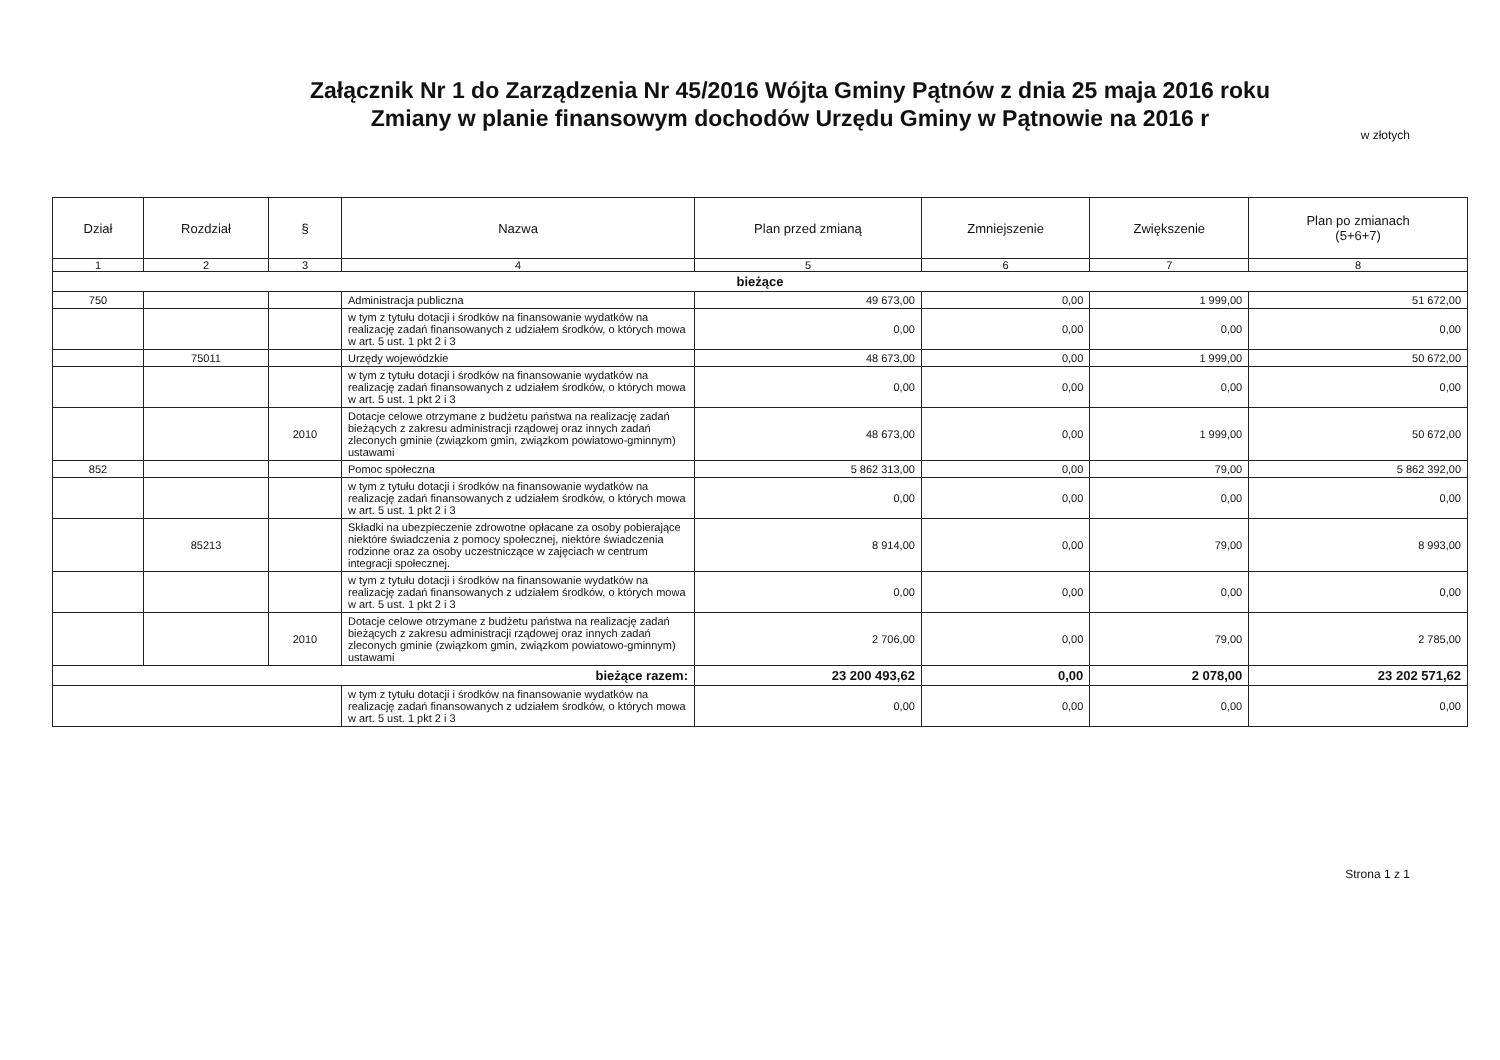Załącznik Nr 1 do Zarządzenia Nr 45/2016 Wójta Gminy Pątnów z dnia 25 maja 2016 roku
Zmiany w planie finansowym dochodów Urzędu Gminy w Pątnowie na 2016 r
w złotych
| Dział | Rozdział | § | Nazwa | Plan przed zmianą | Zmniejszenie | Zwiększenie | Plan po zmianach (5+6+7) |
| --- | --- | --- | --- | --- | --- | --- | --- |
| 1 | 2 | 3 | 4 | 5 | 6 | 7 | 8 |
| bieżące | | | | | | | |
| 750 | | | Administracja publiczna | 49 673,00 | 0,00 | 1 999,00 | 51 672,00 |
| | | | w tym z tytułu dotacji i środków na finansowanie wydatków na realizację zadań finansowanych z udziałem środków, o których mowa w art. 5 ust. 1 pkt 2 i 3 | 0,00 | 0,00 | 0,00 | 0,00 |
| | 75011 | | Urzędy wojewódzkie | 48 673,00 | 0,00 | 1 999,00 | 50 672,00 |
| | | | w tym z tytułu dotacji i środków na finansowanie wydatków na realizację zadań finansowanych z udziałem środków, o których mowa w art. 5 ust. 1 pkt 2 i 3 | 0,00 | 0,00 | 0,00 | 0,00 |
| | | 2010 | Dotacje celowe otrzymane z budżetu państwa na realizację zadań bieżących z zakresu administracji rządowej oraz innych zadań zleconych gminie (związkom gmin, związkom powiatowo-gminnym) ustawami | 48 673,00 | 0,00 | 1 999,00 | 50 672,00 |
| 852 | | | Pomoc społeczna | 5 862 313,00 | 0,00 | 79,00 | 5 862 392,00 |
| | | | w tym z tytułu dotacji i środków na finansowanie wydatków na realizację zadań finansowanych z udziałem środków, o których mowa w art. 5 ust. 1 pkt 2 i 3 | 0,00 | 0,00 | 0,00 | 0,00 |
| | 85213 | | Składki na ubezpieczenie zdrowotne opłacane za osoby pobierające niektóre świadczenia z pomocy społecznej, niektóre świadczenia rodzinne oraz za osoby uczestniczące w zajęciach w centrum integracji społecznej. | 8 914,00 | 0,00 | 79,00 | 8 993,00 |
| | | | w tym z tytułu dotacji i środków na finansowanie wydatków na realizację zadań finansowanych z udziałem środków, o których mowa w art. 5 ust. 1 pkt 2 i 3 | 0,00 | 0,00 | 0,00 | 0,00 |
| | | 2010 | Dotacje celowe otrzymane z budżetu państwa na realizację zadań bieżących z zakresu administracji rządowej oraz innych zadań zleconych gminie (związkom gmin, związkom powiatowo-gminnym) ustawami | 2 706,00 | 0,00 | 79,00 | 2 785,00 |
| bieżące razem: | | | | 23 200 493,62 | 0,00 | 2 078,00 | 23 202 571,62 |
| | | | w tym z tytułu dotacji i środków na finansowanie wydatków na realizację zadań finansowanych z udziałem środków, o których mowa w art. 5 ust. 1 pkt 2 i 3 | 0,00 | 0,00 | 0,00 | 0,00 |
Strona 1 z 1